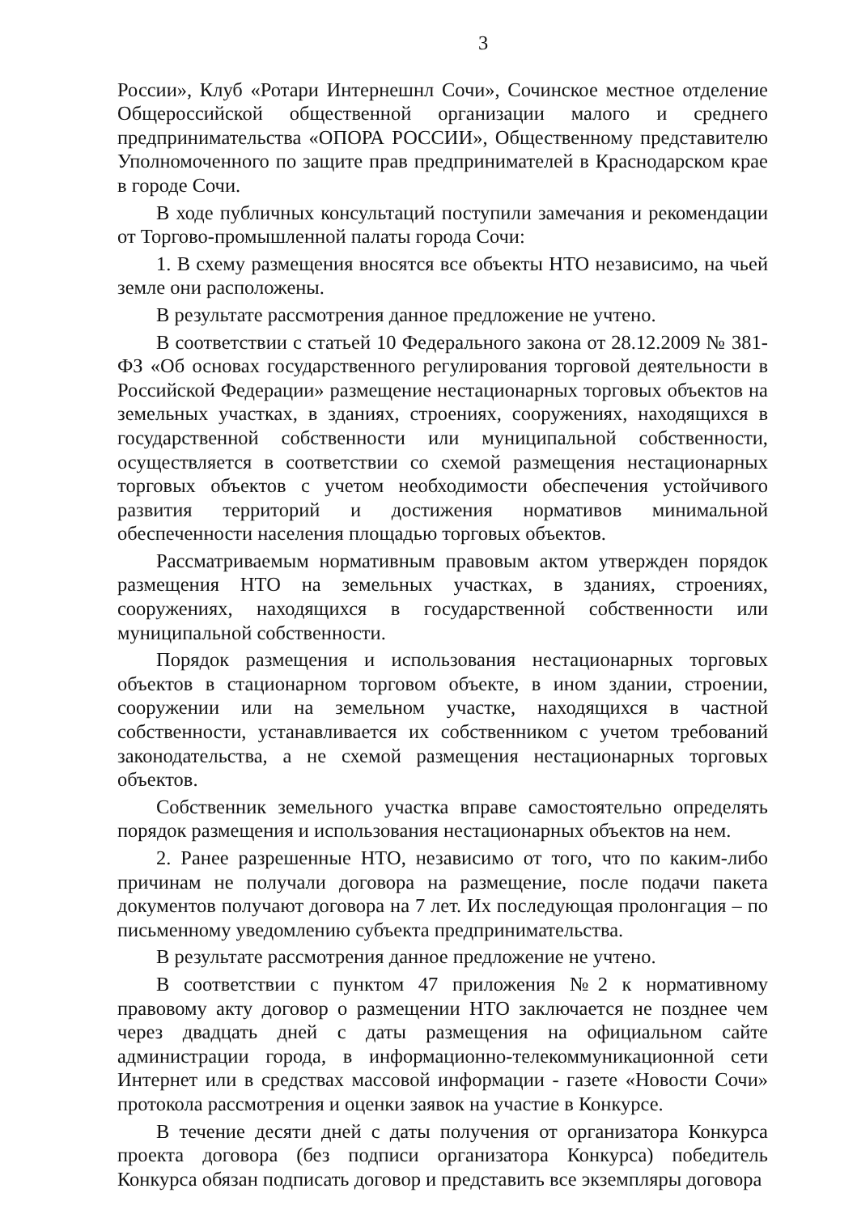3
России», Клуб «Ротари Интернешнл Сочи», Сочинское местное отделение Общероссийской общественной организации малого и среднего предпринимательства «ОПОРА РОССИИ», Общественному представителю Уполномоченного по защите прав предпринимателей в Краснодарском крае в городе Сочи.
В ходе публичных консультаций поступили замечания и рекомендации от Торгово-промышленной палаты города Сочи:
1. В схему размещения вносятся все объекты НТО независимо, на чьей земле они расположены.
В результате рассмотрения данное предложение не учтено.
В соответствии с статьей 10 Федерального закона от 28.12.2009 № 381-ФЗ «Об основах государственного регулирования торговой деятельности в Российской Федерации» размещение нестационарных торговых объектов на земельных участках, в зданиях, строениях, сооружениях, находящихся в государственной собственности или муниципальной собственности, осуществляется в соответствии со схемой размещения нестационарных торговых объектов с учетом необходимости обеспечения устойчивого развития территорий и достижения нормативов минимальной обеспеченности населения площадью торговых объектов.
Рассматриваемым нормативным правовым актом утвержден порядок размещения НТО на земельных участках, в зданиях, строениях, сооружениях, находящихся в государственной собственности или муниципальной собственности.
Порядок размещения и использования нестационарных торговых объектов в стационарном торговом объекте, в ином здании, строении, сооружении или на земельном участке, находящихся в частной собственности, устанавливается их собственником с учетом требований законодательства, а не схемой размещения нестационарных торговых объектов.
Собственник земельного участка вправе самостоятельно определять порядок размещения и использования нестационарных объектов на нем.
2. Ранее разрешенные НТО, независимо от того, что по каким-либо причинам не получали договора на размещение, после подачи пакета документов получают договора на 7 лет. Их последующая пролонгация – по письменному уведомлению субъекта предпринимательства.
В результате рассмотрения данное предложение не учтено.
В соответствии с пунктом 47 приложения №2 к нормативному правовому акту договор о размещении НТО заключается не позднее чем через двадцать дней с даты размещения на официальном сайте администрации города, в информационно-телекоммуникационной сети Интернет или в средствах массовой информации - газете «Новости Сочи» протокола рассмотрения и оценки заявок на участие в Конкурсе.
В течение десяти дней с даты получения от организатора Конкурса проекта договора (без подписи организатора Конкурса) победитель Конкурса обязан подписать договор и представить все экземпляры договора